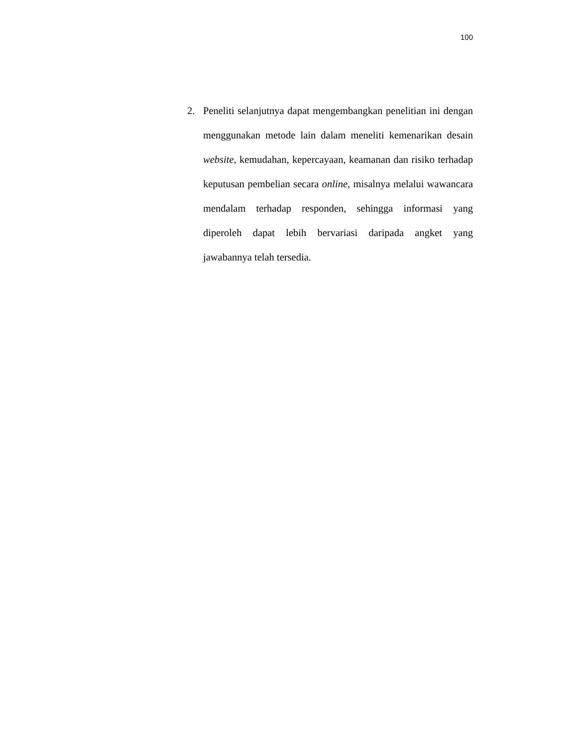100
2. Peneliti selanjutnya dapat mengembangkan penelitian ini dengan menggunakan metode lain dalam meneliti kemenarikan desain website, kemudahan, kepercayaan, keamanan dan risiko terhadap keputusan pembelian secara online, misalnya melalui wawancara mendalam terhadap responden, sehingga informasi yang diperoleh dapat lebih bervariasi daripada angket yang jawabannya telah tersedia.